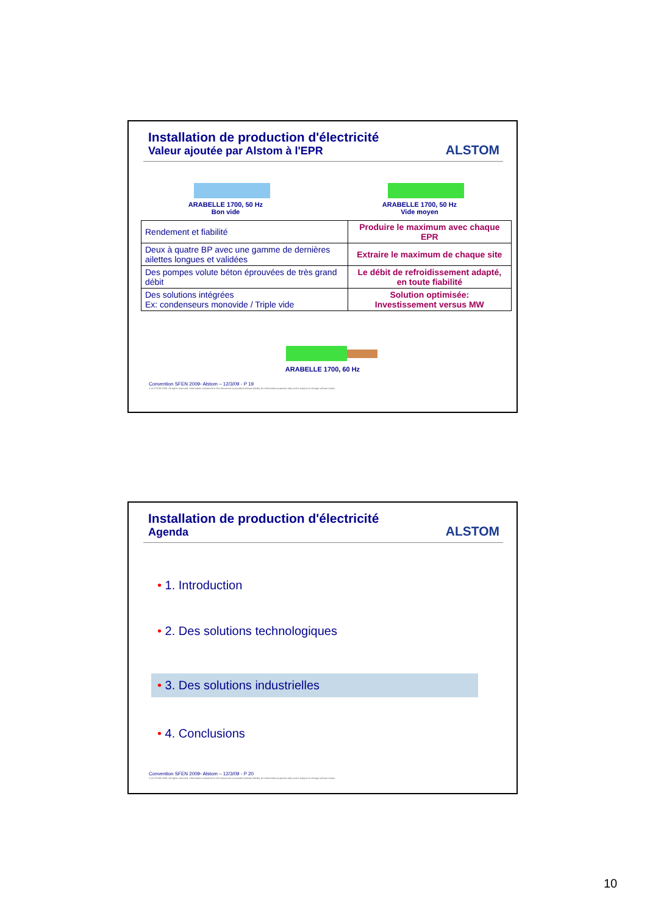Installation de production d'électricité
Valeur ajoutée par Alstom à l'EPR
ALSTOM
ARABELLE 1700, 50 Hz
Bon vide
ARABELLE 1700, 50 Hz
Vide moyen
| Rendement et fiabilité | Produire le maximum avec chaque EPR |
| Deux à quatre BP avec une gamme de dernières ailettes longues et validées | Extraire le maximum de chaque site |
| Des pompes volute béton éprouvées de très grand débit | Le débit de refroidissement adapté, en toute fiabilité |
| Des solutions intégrées Ex: condenseurs monovide / Triple vide | Solution optimisée: Investissement versus MW |
ARABELLE 1700, 60 Hz
Convention SFEN 2009- Alstom – 12/3/09 - P 19
© ALSTOM 2008. All rights reserved. Information contained in this document is provided without liability for information purposes only and is subject to change without notice.
Installation de production d'électricité
Agenda
ALSTOM
• 1. Introduction
• 2. Des solutions technologiques
• 3. Des solutions industrielles
• 4. Conclusions
Convention SFEN 2009- Alstom – 12/3/09 - P 20
© ALSTOM 2008. All rights reserved. Information contained in this document is provided without liability for information purposes only and is subject to change without notice.
10